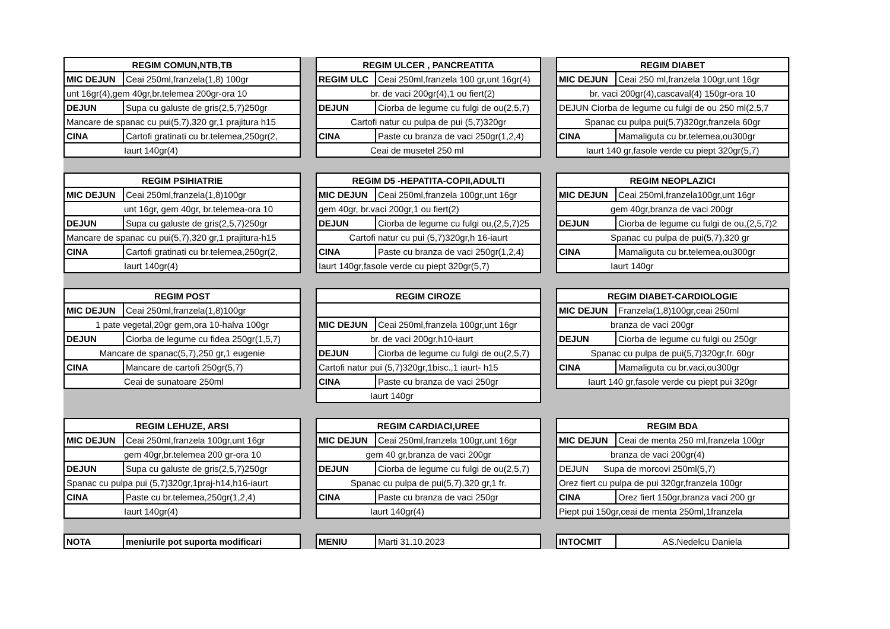| REGIM COMUN,NTB,TB | |
| --- | --- |
| MIC DEJUN | Ceai 250ml,franzela(1,8) 100gr |
| unt 16gr(4),gem 40gr,br.telemea 200gr-ora 10 | |
| DEJUN | Supa cu galuste de gris(2,5,7)250gr |
| Mancare de spanac cu pui(5,7),320 gr,1 prajitura h15 | |
| CINA | Cartofi gratinati cu br.telemea,250gr(2, |
| Iaurt 140gr(4) | |
| REGIM ULCER , PANCREATITA | |
| --- | --- |
| REGIM ULC | Ceai 250ml,franzela 100 gr,unt 16gr(4) |
| br. de vaci 200gr(4),1 ou fiert(2) | |
| DEJUN | Ciorba de legume cu fulgi de ou(2,5,7) |
| Cartofi natur cu pulpa de pui (5,7)320gr | |
| CINA | Paste cu branza de vaci 250gr(1,2,4) |
| Ceai de musetel 250 ml | |
| REGIM DIABET | |
| --- | --- |
| MIC DEJUN | Ceai 250 ml,franzela 100gr,unt 16gr |
| br. vaci 200gr(4),cascaval(4) 150gr-ora 10 | |
| DEJUN Ciorba de legume cu fulgi de ou 250 ml(2,5,7 | |
| Spanac cu pulpa pui(5,7)320gr,franzela 60gr | |
| CINA | Mamaliguta cu br.telemea,ou300gr |
| Iaurt 140 gr,fasole verde cu piept 320gr(5,7) | |
| REGIM PSIHIATRIE | |
| --- | --- |
| MIC DEJUN | Ceai 250ml,franzela(1,8)100gr |
| unt 16gr, gem 40gr, br.telemea-ora 10 | |
| DEJUN | Supa cu galuste de gris(2,5,7)250gr |
| Mancare de spanac cu pui(5,7),320 gr,1 prajitura-h15 | |
| CINA | Cartofi gratinati cu br.telemea,250gr(2, |
| Iaurt 140gr(4) | |
| REGIM D5 -HEPATITA-COPII,ADULTI | |
| --- | --- |
| MIC DEJUN | Ceai 250ml,franzela 100gr,unt 16gr |
| gem 40gr, br.vaci 200gr,1 ou fiert(2) | |
| DEJUN | Ciorba de legume cu fulgi ou,(2,5,7)25 |
| Cartofi natur cu pui (5,7)320gr,h 16-iaurt | |
| CINA | Paste cu branza de vaci 250gr(1,2,4) |
| Iaurt 140gr,fasole verde cu piept 320gr(5,7) | |
| REGIM NEOPLAZICI | |
| --- | --- |
| MIC DEJUN | Ceai 250ml,franzela100gr,unt 16gr |
| gem 40gr,branza de vaci 200gr | |
| DEJUN | Ciorba de legume cu fulgi de ou,(2,5,7)2 |
| Spanac cu pulpa de pui(5,7),320 gr | |
| CINA | Mamaliguta cu br.telemea,ou300gr |
| Iaurt 140gr | |
| REGIM POST | |
| --- | --- |
| MIC DEJUN | Ceai 250ml,franzela(1,8)100gr |
| 1 pate vegetal,20gr gem,ora 10-halva 100gr | |
| DEJUN | Ciorba de legume cu fidea 250gr(1,5,7) |
| Mancare de spanac(5,7),250 gr,1 eugenie | |
| CINA | Mancare de cartofi 250gr(5,7) |
| Ceai de sunatoare 250ml | |
| REGIM CIROZE | |
| --- | --- |
| MIC DEJUN | Ceai 250ml,franzela 100gr,unt 16gr |
| br. de vaci 200gr,h10-iaurt | |
| DEJUN | Ciorba de legume cu fulgi de ou(2,5,7) |
| Cartofi natur pui (5,7)320gr,1bisc.,1 iaurt- h15 | |
| CINA | Paste cu branza de vaci 250gr |
| Iaurt 140gr | |
| REGIM DIABET-CARDIOLOGIE | |
| --- | --- |
| MIC DEJUN | Franzela(1,8)100gr,ceai 250ml |
| branza de vaci 200gr | |
| DEJUN | Ciorba de legume cu fulgi ou 250gr |
| Spanac cu pulpa de pui(5,7)320gr,fr. 60gr | |
| CINA | Mamaliguta cu br.vaci,ou300gr |
| Iaurt 140 gr,fasole verde cu piept pui 320gr | |
| REGIM LEHUZE, ARSI | |
| --- | --- |
| MIC DEJUN | Ceai 250ml,franzela 100gr,unt 16gr |
| gem 40gr,br.telemea 200 gr-ora 10 | |
| DEJUN | Supa cu galuste de gris(2,5,7)250gr |
| Spanac cu pulpa pui (5,7)320gr,1praj-h14,h16-iaurt | |
| CINA | Paste cu br.telemea,250gr(1,2,4) |
| Iaurt 140gr(4) | |
| REGIM CARDIACI,UREE | |
| --- | --- |
| MIC DEJUN | Ceai 250ml,franzela 100gr,unt 16gr |
| gem 40 gr,branza de vaci 200gr | |
| DEJUN | Ciorba de legume cu fulgi de ou(2,5,7) |
| Spanac cu pulpa de pui(5,7),320 gr,1 fr. | |
| CINA | Paste cu branza de vaci 250gr |
| Iaurt 140gr(4) | |
| REGIM BDA | |
| --- | --- |
| MIC DEJUN | Ceai de menta 250 ml,franzela 100gr |
| branza de vaci 200gr(4) | |
| DEJUN Supa de morcovi 250ml(5,7) | |
| Orez fiert cu pulpa de pui 320gr,franzela 100gr | |
| CINA | Orez fiert 150gr,branza vaci 200 gr |
| Piept pui 150gr,ceai de menta 250ml,1franzela | |
| NOTA | meniurile pot suporta modificari |
| MENIU | Marti 31.10.2023 |
| INTOCMIT | AS.Nedelcu Daniela |